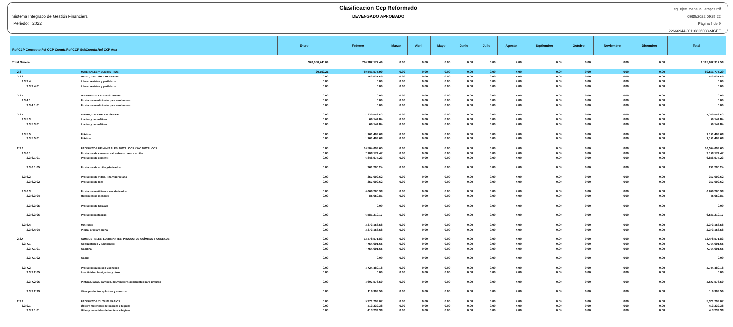Sistema Integrado de Gestión Financiera
Periodo: 2022
Clasificacion Ccp Reformado
DEVENGADO APROBADO
eg_ejec_mensual_etapas.rdf
05/05/2022 09:25:22
Página 5 de 9
22666944-00116826033-SIGEF
| Ref CCP Concepto.Ref CCP Cuenta.Ref CCP SubCuenta.Ref CCP Aux | | Enero | Febrero | Marzo | Abril | Mayo | Junio | Julio | Agosto | Septiembre | Octubre | Noviembre | Diciembre | Total |
| --- | --- | --- | --- | --- | --- | --- | --- | --- | --- | --- | --- | --- | --- | --- |
| Total General | | 320,050,740.09 | 794,982,172.49 | 0.00 | 0.00 | 0.00 | 0.00 | 0.00 | 0.00 | 0.00 | 0.00 | 0.00 | 0.00 | 1,115,032,912.58 |
| 2.3 | MATERIALES Y SUMINISTROS | 20,199.21 | 60,541,575.99 | 0.00 | 0.00 | 0.00 | 0.00 | 0.00 | 0.00 | 0.00 | 0.00 | 0.00 | 0.00 | 60,561,775.20 |
| 2.3.3 | PAPEL, CARTÓN E IMPRESOS | 0.00 | 463,031.59 | 0.00 | 0.00 | 0.00 | 0.00 | 0.00 | 0.00 | 0.00 | 0.00 | 0.00 | 0.00 | 463,031.59 |
| 2.3.3.4 | Libros, revistas y periódicos | 0.00 | 0.00 | 0.00 | 0.00 | 0.00 | 0.00 | 0.00 | 0.00 | 0.00 | 0.00 | 0.00 | 0.00 | 0.00 |
| 2.3.3.4.01 | Libros, revistas y periódicos | 0.00 | 0.00 | 0.00 | 0.00 | 0.00 | 0.00 | 0.00 | 0.00 | 0.00 | 0.00 | 0.00 | 0.00 | 0.00 |
| 2.3.4 | PRODUCTOS FARMACÉUTICOS | 0.00 | 0.00 | 0.00 | 0.00 | 0.00 | 0.00 | 0.00 | 0.00 | 0.00 | 0.00 | 0.00 | 0.00 | 0.00 |
| 2.3.4.1 | Productos medicinales para uso humano | 0.00 | 0.00 | 0.00 | 0.00 | 0.00 | 0.00 | 0.00 | 0.00 | 0.00 | 0.00 | 0.00 | 0.00 | 0.00 |
| 2.3.4.1.01 | Productos medicinales para uso humano | 0.00 | 0.00 | 0.00 | 0.00 | 0.00 | 0.00 | 0.00 | 0.00 | 0.00 | 0.00 | 0.00 | 0.00 | 0.00 |
| 2.3.5 | CUERO, CAUCHO Y PLÁSTICO | 0.00 | 1,230,548.52 | 0.00 | 0.00 | 0.00 | 0.00 | 0.00 | 0.00 | 0.00 | 0.00 | 0.00 | 0.00 | 1,230,548.52 |
| 2.3.5.3 | Llantas y neumáticos | 0.00 | 69,144.84 | 0.00 | 0.00 | 0.00 | 0.00 | 0.00 | 0.00 | 0.00 | 0.00 | 0.00 | 0.00 | 69,144.84 |
| 2.3.5.3.01 | Llantas y neumáticos | 0.00 | 69,144.84 | 0.00 | 0.00 | 0.00 | 0.00 | 0.00 | 0.00 | 0.00 | 0.00 | 0.00 | 0.00 | 69,144.84 |
| 2.3.5.5 | Plástico | 0.00 | 1,161,403.68 | 0.00 | 0.00 | 0.00 | 0.00 | 0.00 | 0.00 | 0.00 | 0.00 | 0.00 | 0.00 | 1,161,403.68 |
| 2.3.5.5.01 | Plástico | 0.00 | 1,161,403.68 | 0.00 | 0.00 | 0.00 | 0.00 | 0.00 | 0.00 | 0.00 | 0.00 | 0.00 | 0.00 | 1,161,403.68 |
| 2.3.6 | PRODUCTOS DE MINERALES, METÁLICOS Y NO METÁLICOS | 0.00 | 16,504,693.65 | 0.00 | 0.00 | 0.00 | 0.00 | 0.00 | 0.00 | 0.00 | 0.00 | 0.00 | 0.00 | 16,504,693.65 |
| 2.3.6.1 | Productos de cemento, cal, asbesto, yeso y arcilla | 0.00 | 7,108,174.47 | 0.00 | 0.00 | 0.00 | 0.00 | 0.00 | 0.00 | 0.00 | 0.00 | 0.00 | 0.00 | 7,108,174.47 |
| 2.3.6.1.01 | Productos de cemento | 0.00 | 6,846,974.23 | 0.00 | 0.00 | 0.00 | 0.00 | 0.00 | 0.00 | 0.00 | 0.00 | 0.00 | 0.00 | 6,846,974.23 |
| 2.3.6.1.05 | Productos de arcilla y derivados | 0.00 | 261,200.24 | 0.00 | 0.00 | 0.00 | 0.00 | 0.00 | 0.00 | 0.00 | 0.00 | 0.00 | 0.00 | 261,200.24 |
| 2.3.6.2 | Productos de vidrio, loza y porcelana | 0.00 | 357,099.62 | 0.00 | 0.00 | 0.00 | 0.00 | 0.00 | 0.00 | 0.00 | 0.00 | 0.00 | 0.00 | 357,099.62 |
| 2.3.6.2.02 | Productos de loza | 0.00 | 357,099.62 | 0.00 | 0.00 | 0.00 | 0.00 | 0.00 | 0.00 | 0.00 | 0.00 | 0.00 | 0.00 | 357,099.62 |
| 2.3.6.3 | Productos metálicos y sus derivados | 0.00 | 6,666,260.98 | 0.00 | 0.00 | 0.00 | 0.00 | 0.00 | 0.00 | 0.00 | 0.00 | 0.00 | 0.00 | 6,666,260.98 |
| 2.3.6.3.04 | Herramientas menores | 0.00 | 85,050.81 | 0.00 | 0.00 | 0.00 | 0.00 | 0.00 | 0.00 | 0.00 | 0.00 | 0.00 | 0.00 | 85,050.81 |
| 2.3.6.3.05 | Productos de hojalata | 0.00 | 0.00 | 0.00 | 0.00 | 0.00 | 0.00 | 0.00 | 0.00 | 0.00 | 0.00 | 0.00 | 0.00 | 0.00 |
| 2.3.6.3.06 | Productos metálicos | 0.00 | 6,581,210.17 | 0.00 | 0.00 | 0.00 | 0.00 | 0.00 | 0.00 | 0.00 | 0.00 | 0.00 | 0.00 | 6,581,210.17 |
| 2.3.6.4 | Minerales | 0.00 | 2,373,158.58 | 0.00 | 0.00 | 0.00 | 0.00 | 0.00 | 0.00 | 0.00 | 0.00 | 0.00 | 0.00 | 2,373,158.58 |
| 2.3.6.4.04 | Piedra, arcilla y arena | 0.00 | 2,373,158.58 | 0.00 | 0.00 | 0.00 | 0.00 | 0.00 | 0.00 | 0.00 | 0.00 | 0.00 | 0.00 | 2,373,158.58 |
| 2.3.7 | COMBUSTIBLES, LUBRICANTES, PRODUCTOS QUÍMICOS Y CONEXOS | 0.00 | 12,478,571.83 | 0.00 | 0.00 | 0.00 | 0.00 | 0.00 | 0.00 | 0.00 | 0.00 | 0.00 | 0.00 | 12,478,571.83 |
| 2.3.7.1 | Combustibles y lubricantes | 0.00 | 7,754,091.65 | 0.00 | 0.00 | 0.00 | 0.00 | 0.00 | 0.00 | 0.00 | 0.00 | 0.00 | 0.00 | 7,754,091.65 |
| 2.3.7.1.01 | Gasolina | 0.00 | 7,754,091.65 | 0.00 | 0.00 | 0.00 | 0.00 | 0.00 | 0.00 | 0.00 | 0.00 | 0.00 | 0.00 | 7,754,091.65 |
| 2.3.7.1.02 | Gasoil | 0.00 | 0.00 | 0.00 | 0.00 | 0.00 | 0.00 | 0.00 | 0.00 | 0.00 | 0.00 | 0.00 | 0.00 | 0.00 |
| 2.3.7.2 | Productos químicos y conexos | 0.00 | 4,724,480.18 | 0.00 | 0.00 | 0.00 | 0.00 | 0.00 | 0.00 | 0.00 | 0.00 | 0.00 | 0.00 | 4,724,480.18 |
| 2.3.7.2.05 | Insecticidas, fumigantes y otros | 0.00 | 0.00 | 0.00 | 0.00 | 0.00 | 0.00 | 0.00 | 0.00 | 0.00 | 0.00 | 0.00 | 0.00 | 0.00 |
| 2.3.7.2.06 | Pinturas, lacas, barnices, diluyentes y absorbentes para pinturas | 0.00 | 4,607,576.59 | 0.00 | 0.00 | 0.00 | 0.00 | 0.00 | 0.00 | 0.00 | 0.00 | 0.00 | 0.00 | 4,607,576.59 |
| 2.3.7.2.99 | Otros productos químicos y conexos | 0.00 | 116,903.59 | 0.00 | 0.00 | 0.00 | 0.00 | 0.00 | 0.00 | 0.00 | 0.00 | 0.00 | 0.00 | 116,903.59 |
| 2.3.9 | PRODUCTOS Y ÚTILES VARIOS | 0.00 | 5,371,793.07 | 0.00 | 0.00 | 0.00 | 0.00 | 0.00 | 0.00 | 0.00 | 0.00 | 0.00 | 0.00 | 5,371,793.07 |
| 2.3.9.1 | Útiles y materiales de limpieza e higiene | 0.00 | 413,239.38 | 0.00 | 0.00 | 0.00 | 0.00 | 0.00 | 0.00 | 0.00 | 0.00 | 0.00 | 0.00 | 413,239.38 |
| 2.3.9.1.01 | Útiles y materiales de limpieza e higiene | 0.00 | 413,239.38 | 0.00 | 0.00 | 0.00 | 0.00 | 0.00 | 0.00 | 0.00 | 0.00 | 0.00 | 0.00 | 413,239.38 |